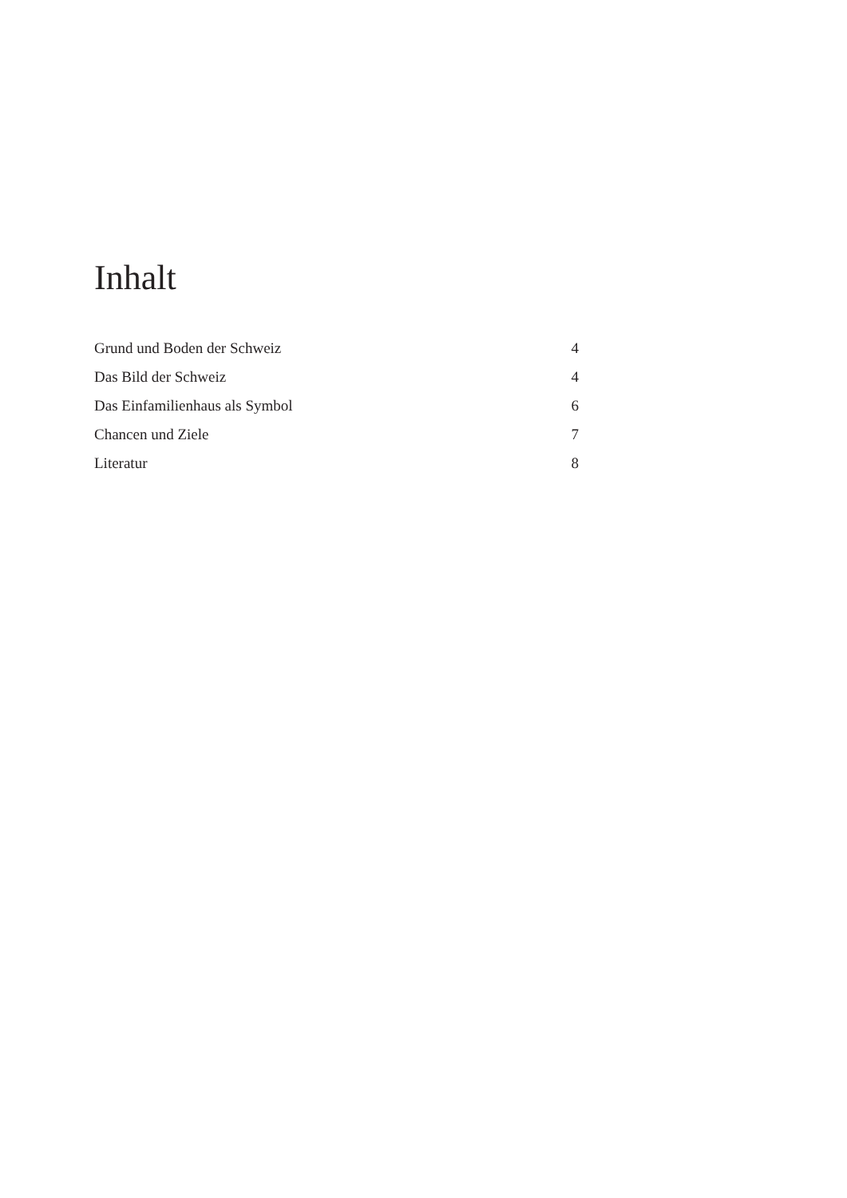Inhalt
Grund und Boden der Schweiz 4
Das Bild der Schweiz 4
Das Einfamilienhaus als Symbol 6
Chancen und Ziele 7
Literatur 8